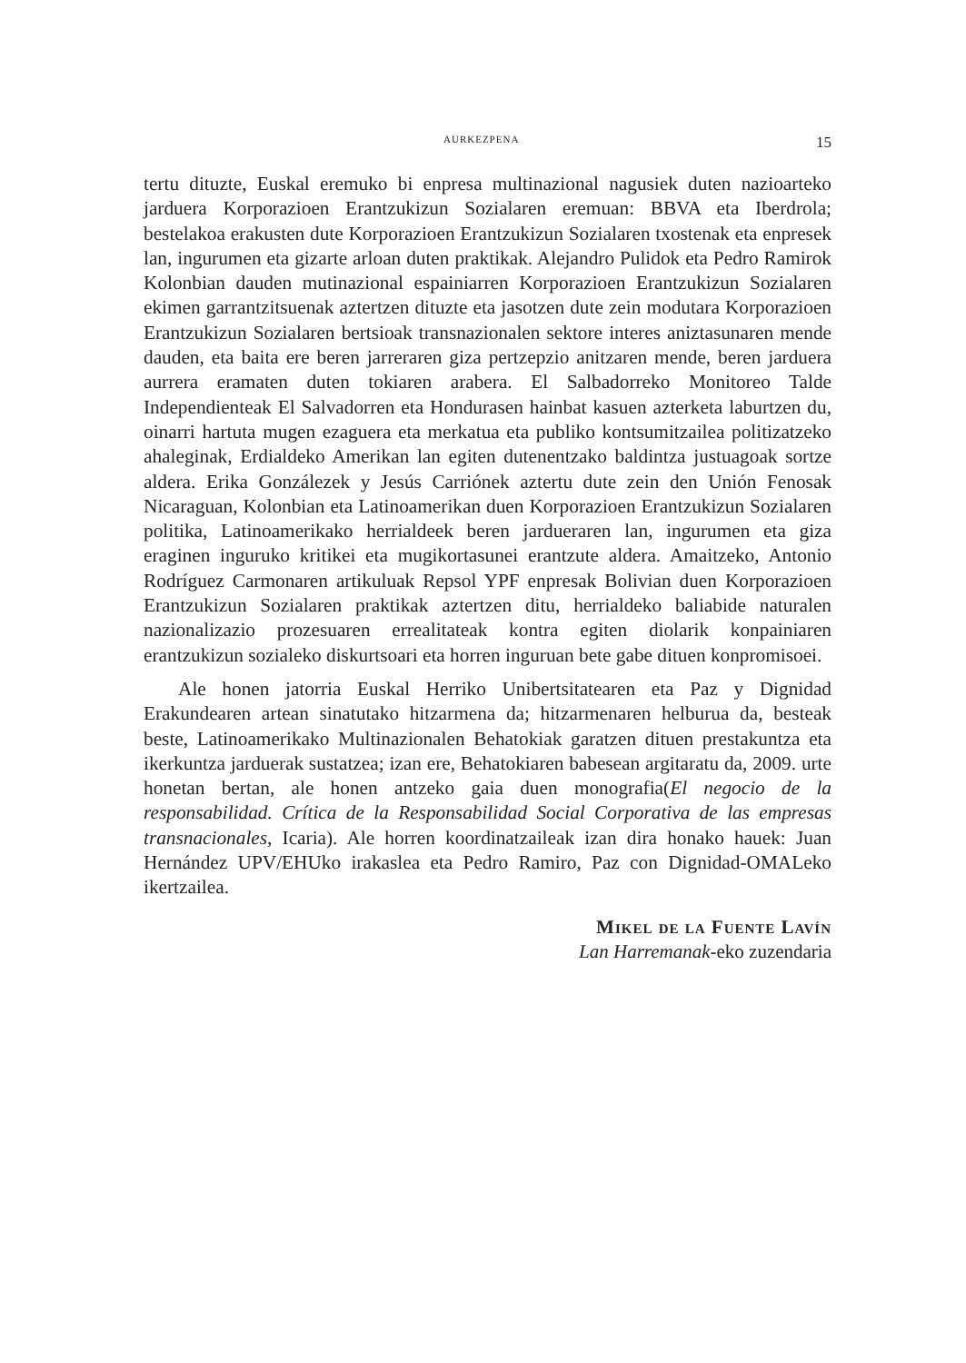AURKEZPENA 15
tertu dituzte, Euskal eremuko bi enpresa multinazional nagusiek duten nazioarteko jarduera Korporazioen Erantzukizun Sozialaren eremuan: BBVA eta Iberdrola; bestelakoa erakusten dute Korporazioen Erantzukizun Sozialaren txostenak eta enpresek lan, ingurumen eta gizarte arloan duten praktikak. Alejandro Pulidok eta Pedro Ramirok Kolonbian dauden mutinazional espainiarren Korporazioen Erantzukizun Sozialaren ekimen garrantzitsuenak aztertzen dituzte eta jasotzen dute zein modutara Korporazioen Erantzukizun Sozialaren bertsioak transnazionalen sektore interes aniztasunaren mende dauden, eta baita ere beren jarreraren giza pertzepzio anitzaren mende, beren jarduera aurrera eramaten duten tokiaren arabera. El Salbadorreko Monitoreo Talde Independienteak El Salvadorren eta Hondurasen hainbat kasuen azterketa laburtzen du, oinarri hartuta mugen ezaguera eta merkatua eta publiko kontsumitzailea politizatzeko ahaleginak, Erdialdeko Amerikan lan egiten dutenentzako baldintza justuagoak sortze aldera. Erika Gonzálezek y Jesús Carriónek aztertu dute zein den Unión Fenosak Nicaraguan, Kolonbian eta Latinoamerikan duen Korporazioen Erantzukizun Sozialaren politika, Latinoamerikako herrialdeek beren jarduera­ren lan, ingurumen eta giza eraginen inguruko kritikei eta mugikortasunei erantzute aldera. Amaitzeko, Antonio Rodríguez Carmonaren artikuluak Repsol YPF enpresak Bolivian duen Korporazioen Erantzukizun Sozialaren praktikak aztertzen ditu, herrialdeko baliabide naturalen nazionalizazio prozesuaren errealitateak kontra egiten diolarik konpainiaren erantzukizun sozialeko diskurtsoari eta horren inguruan bete gabe dituen konpromisoei.
Ale honen jatorria Euskal Herriko Unibertsitatearen eta Paz y Dignidad Erakundearen artean sinatutako hitzarmena da; hitzarmenaren helburua da, besteak beste, Latinoamerikako Multinazionalen Behatokiak garatzen dituen prestakuntza eta ikerkuntza jarduerak sustatzea; izan ere, Behatokiaren babesean argitaratu da, 2009. urte honetan bertan, ale honen antzeko gaia duen monografia(El negocio de la responsabilidad. Crítica de la Responsabilidad Social Corporativa de las empresas transnacionales, Icaria). Ale horren koordinatzaileak izan dira honako hauek: Juan Hernández UPV/EHUko irakaslea eta Pedro Ramiro, Paz con Dignidad-OMALeko ikertzailea.
Mikel de la Fuente Lavín
Lan Harremanak-eko zuzendaria